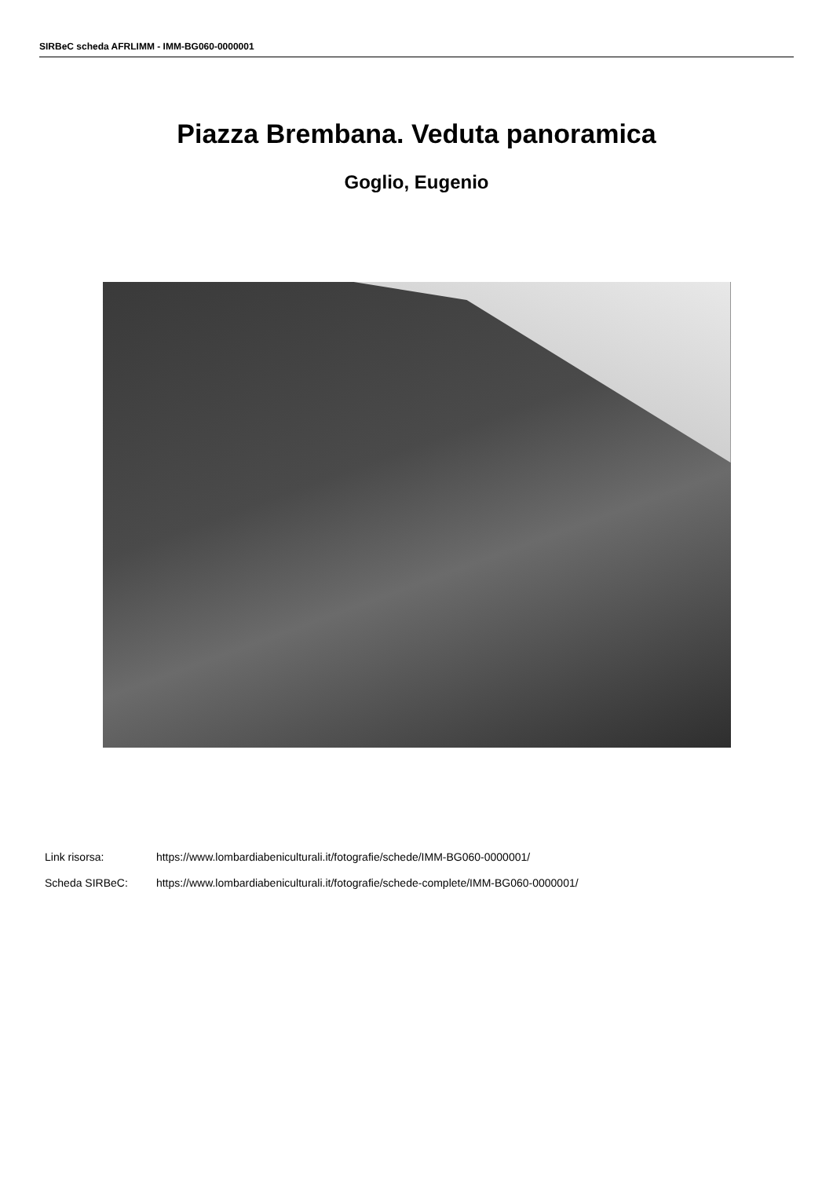SIRBeC scheda AFRLIMM - IMM-BG060-0000001
Piazza Brembana. Veduta panoramica
Goglio, Eugenio
Link risorsa: https://www.lombardiabeniculturali.it/fotografie/schede/IMM-BG060-0000001/
Scheda SIRBeC: https://www.lombardiabeniculturali.it/fotografie/schede-complete/IMM-BG060-0000001/